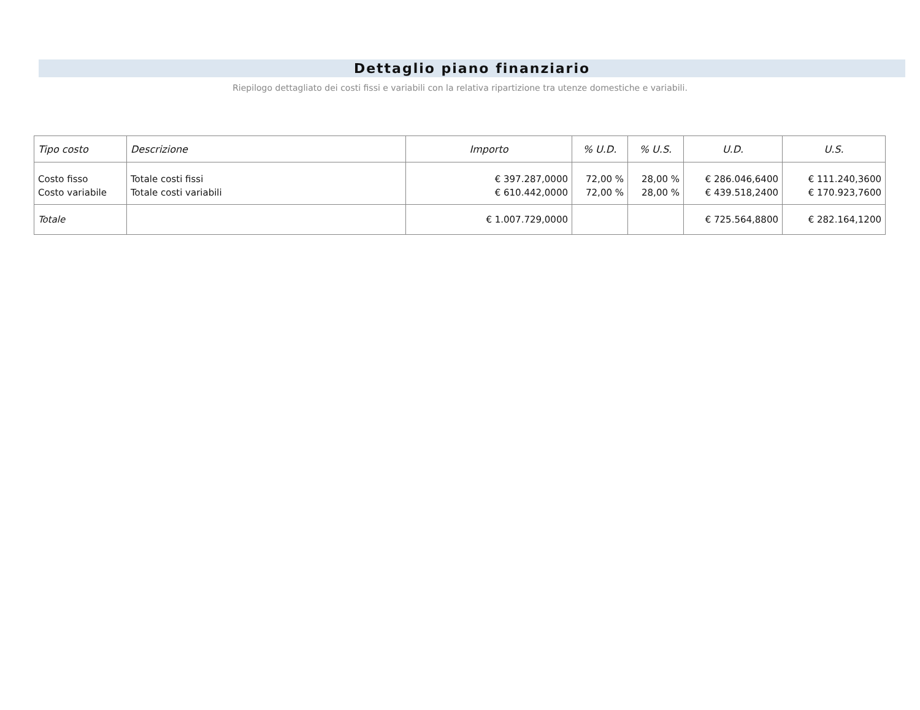Dettaglio piano finanziario
Riepilogo dettagliato dei costi fissi e variabili con la relativa ripartizione tra utenze domestiche e variabili.
| Tipo costo | Descrizione | Importo | % U.D. | % U.S. | U.D. | U.S. |
| --- | --- | --- | --- | --- | --- | --- |
| Costo fisso | Totale costi fissi | € 397.287,0000 | 72,00 % | 28,00 % | € 286.046,6400 | € 111.240,3600 |
| Costo variabile | Totale costi variabili | € 610.442,0000 | 72,00 % | 28,00 % | € 439.518,2400 | € 170.923,7600 |
| Totale | | € 1.007.729,0000 | | | € 725.564,8800 | € 282.164,1200 |